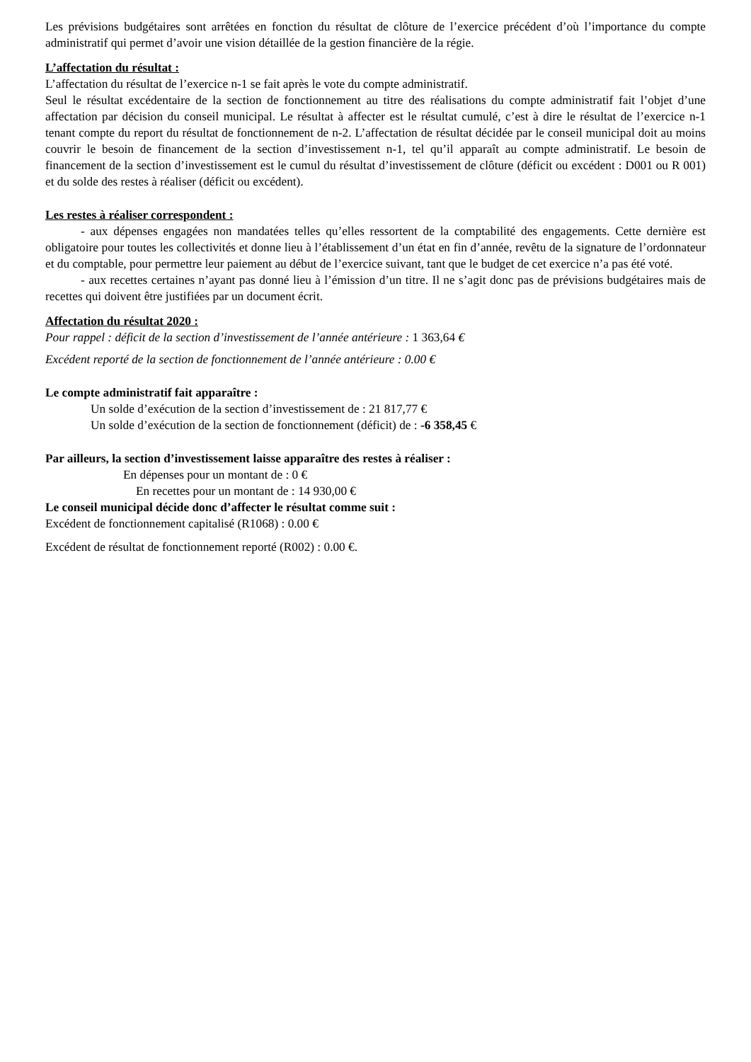Les prévisions budgétaires sont arrêtées en fonction du résultat de clôture de l’exercice précédent d’où l’importance du compte administratif qui permet d’avoir une vision détaillée de la gestion financière de la régie.
L’affectation du résultat :
L’affectation du résultat de l’exercice n-1 se fait après le vote du compte administratif.
Seul le résultat excédentaire de la section de fonctionnement au titre des réalisations du compte administratif fait l’objet d’une affectation par décision du conseil municipal. Le résultat à affecter est le résultat cumulé, c’est à dire le résultat de l’exercice n-1 tenant compte du report du résultat de fonctionnement de n-2. L’affectation de résultat décidée par le conseil municipal doit au moins couvrir le besoin de financement de la section d’investissement n-1, tel qu’il apparaît au compte administratif. Le besoin de financement de la section d’investissement est le cumul du résultat d’investissement de clôture (déficit ou excédent : D001 ou R 001) et du solde des restes à réaliser (déficit ou excédent).
Les restes à réaliser correspondent :
- aux dépenses engagées non mandatées telles qu’elles ressortent de la comptabilité des engagements. Cette dernière est obligatoire pour toutes les collectivités et donne lieu à l’établissement d’un état en fin d’année, revêtu de la signature de l’ordonnateur et du comptable, pour permettre leur paiement au début de l’exercice suivant, tant que le budget de cet exercice n’a pas été voté.
- aux recettes certaines n’ayant pas donné lieu à l’émission d’un titre. Il ne s’agit donc pas de prévisions budgétaires mais de recettes qui doivent être justifiées par un document écrit.
Affectation du résultat 2020 :
Pour rappel : déficit de la section d’investissement de l’année antérieure : 1 363,64 €
Excédent reporté de la section de fonctionnement de l’année antérieure : 0.00 €
Le compte administratif fait apparaître :
Un solde d’exécution de la section d’investissement de : 21 817,77 €
Un solde d’exécution de la section de fonctionnement (déficit) de : -6 358,45 €
Par ailleurs, la section d’investissement laisse apparaître des restes à réaliser :
En dépenses pour un montant de : 0 €
En recettes pour un montant de : 14 930,00 €
Le conseil municipal décide donc d’affecter le résultat comme suit :
Excédent de fonctionnement capitalisé (R1068) : 0.00 €
Excédent de résultat de fonctionnement reporté (R002) : 0.00 €.